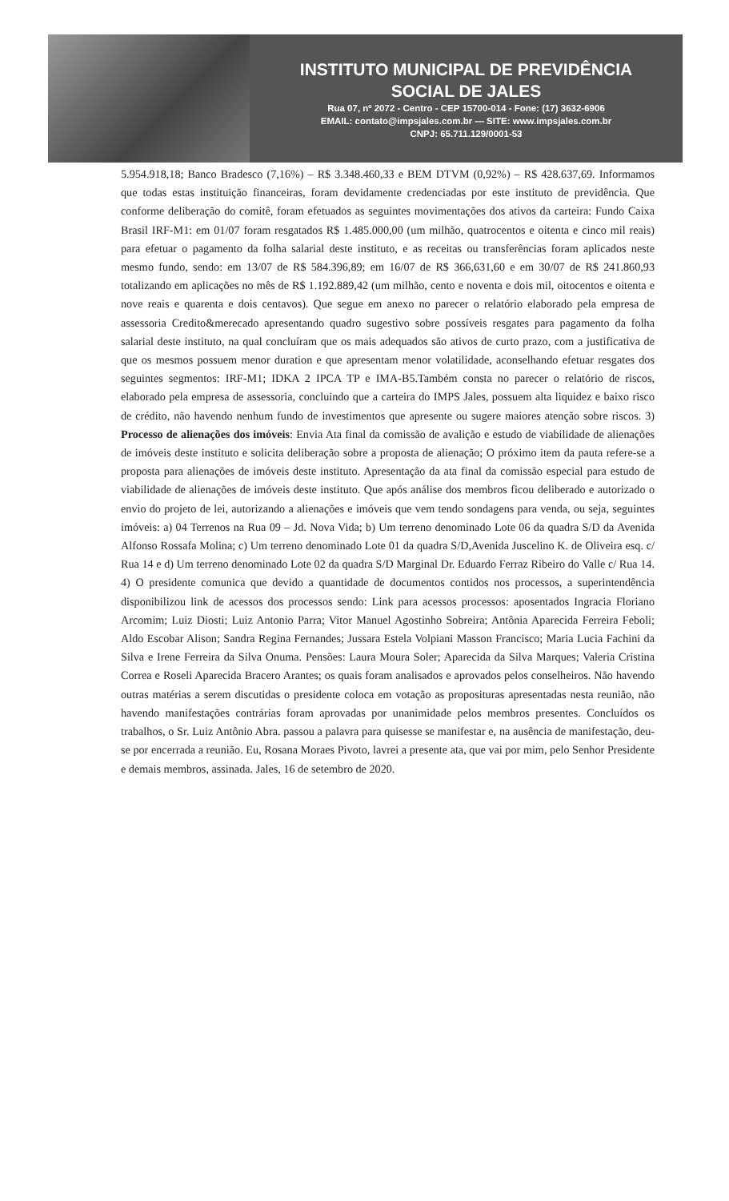INSTITUTO MUNICIPAL DE PREVIDÊNCIA
SOCIAL DE JALES
Rua 07, nº 2072 - Centro - CEP 15700-014 - Fone: (17) 3632-6906
EMAIL: contato@impsjales.com.br — SITE: www.impsjales.com.br
CNPJ: 65.711.129/0001-53
5.954.918,18; Banco Bradesco (7,16%) – R$ 3.348.460,33 e BEM DTVM (0,92%) – R$ 428.637,69. Informamos que todas estas instituição financeiras, foram devidamente credenciadas por este instituto de previdência. Que conforme deliberação do comitê, foram efetuados as seguintes movimentações dos ativos da carteira: Fundo Caixa Brasil IRF-M1: em 01/07 foram resgatados R$ 1.485.000,00 (um milhão, quatrocentos e oitenta e cinco mil reais) para efetuar o pagamento da folha salarial deste instituto, e as receitas ou transferências foram aplicados neste mesmo fundo, sendo: em 13/07 de R$ 584.396,89; em 16/07 de R$ 366,631,60 e em 30/07 de R$ 241.860,93 totalizando em aplicações no mês de R$ 1.192.889,42 (um milhão, cento e noventa e dois mil, oitocentos e oitenta e nove reais e quarenta e dois centavos). Que segue em anexo no parecer o relatório elaborado pela empresa de assessoria Credito&merecado apresentando quadro sugestivo sobre possíveis resgates para pagamento da folha salarial deste instituto, na qual concluíram que os mais adequados são ativos de curto prazo, com a justificativa de que os mesmos possuem menor duration e que apresentam menor volatilidade, aconselhando efetuar resgates dos seguintes segmentos: IRF-M1; IDKA 2 IPCA TP e IMA-B5.Também consta no parecer o relatório de riscos, elaborado pela empresa de assessoria, concluindo que a carteira do IMPS Jales, possuem alta liquidez e baixo risco de crédito, não havendo nenhum fundo de investimentos que apresente ou sugere maiores atenção sobre riscos. 3) Processo de alienações dos imóveis: Envia Ata final da comissão de avalição e estudo de viabilidade de alienações de imóveis deste instituto e solicita deliberação sobre a proposta de alienação; O próximo item da pauta refere-se a proposta para alienações de imóveis deste instituto. Apresentação da ata final da comissão especial para estudo de viabilidade de alienações de imóveis deste instituto. Que após análise dos membros ficou deliberado e autorizado o envio do projeto de lei, autorizando a alienações e imóveis que vem tendo sondagens para venda, ou seja, seguintes imóveis: a) 04 Terrenos na Rua 09 – Jd. Nova Vida; b) Um terreno denominado Lote 06 da quadra S/D da Avenida Alfonso Rossafa Molina; c) Um terreno denominado Lote 01 da quadra S/D,Avenida Juscelino K. de Oliveira esq. c/ Rua 14 e d) Um terreno denominado Lote 02 da quadra S/D Marginal Dr. Eduardo Ferraz Ribeiro do Valle c/ Rua 14. 4) O presidente comunica que devido a quantidade de documentos contidos nos processos, a superintendência disponibilizou link de acessos dos processos sendo: Link para acessos processos: aposentados Ingracia Floriano Arcomim; Luiz Diosti; Luiz Antonio Parra; Vitor Manuel Agostinho Sobreira; Antônia Aparecida Ferreira Feboli; Aldo Escobar Alison; Sandra Regina Fernandes; Jussara Estela Volpiani Masson Francisco; Maria Lucia Fachini da Silva e Irene Ferreira da Silva Onuma. Pensões: Laura Moura Soler; Aparecida da Silva Marques; Valeria Cristina Correa e Roseli Aparecida Bracero Arantes; os quais foram analisados e aprovados pelos conselheiros. Não havendo outras matérias a serem discutidas o presidente coloca em votação as proposituras apresentadas nesta reunião, não havendo manifestações contrárias foram aprovadas por unanimidade pelos membros presentes. Concluídos os trabalhos, o Sr. Luiz Antônio Abra. passou a palavra para quisesse se manifestar e, na ausência de manifestação, deu-se por encerrada a reunião. Eu, Rosana Moraes Pivoto, lavrei a presente ata, que vai por mim, pelo Senhor Presidente e demais membros, assinada. Jales, 16 de setembro de 2020.